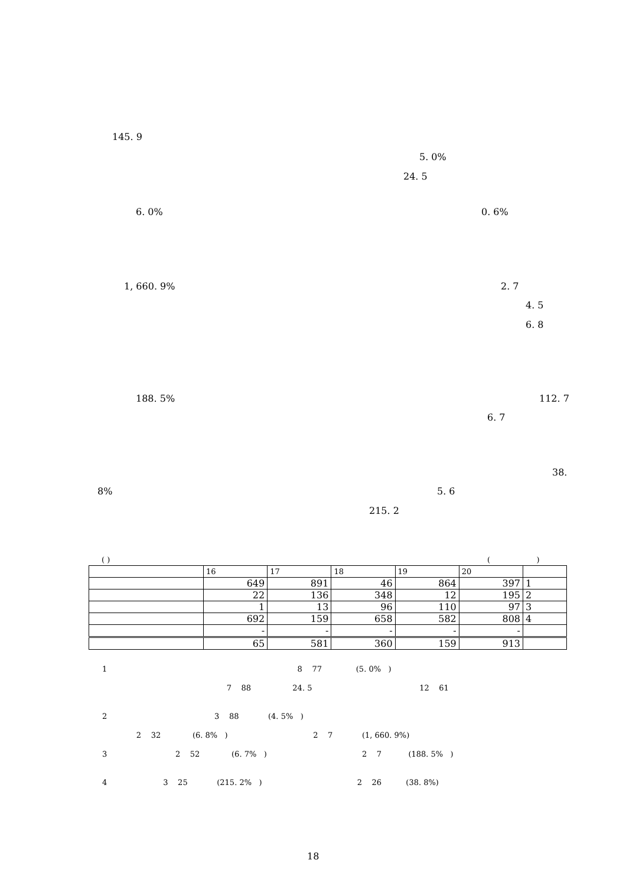145. 9
5. 0%
24. 5
6. 0%
0. 6%
1, 660. 9%
2. 7
4. 5
6. 8
188. 5%
112. 7
6. 7
38.
8%
5. 6
215. 2
( )
( )
| | 16 | 17 | 18 | 19 | 20 | |
| --- | --- | --- | --- | --- | --- | --- |
| | 649 | 891 | 46 | 864 | 397 | 1 |
| | 22 | 136 | 348 | 12 | 195 | 2 |
| | 1 | 13 | 96 | 110 | 97 | 3 |
| | 692 | 159 | 658 | 582 | 808 | 4 |
| | - | - | - | - | - | |
| | 65 | 581 | 360 | 159 | 913 | |
1 8 77 (5. 0% )
7 88 24. 5 12 61
2 3 88 (4. 5% )
2 32 (6. 8% ) 2 7 (1, 660. 9%)
3 2 52 (6. 7% ) 2 7 (188. 5% )
4 3 25 (215. 2% ) 2 26 (38. 8%)
18